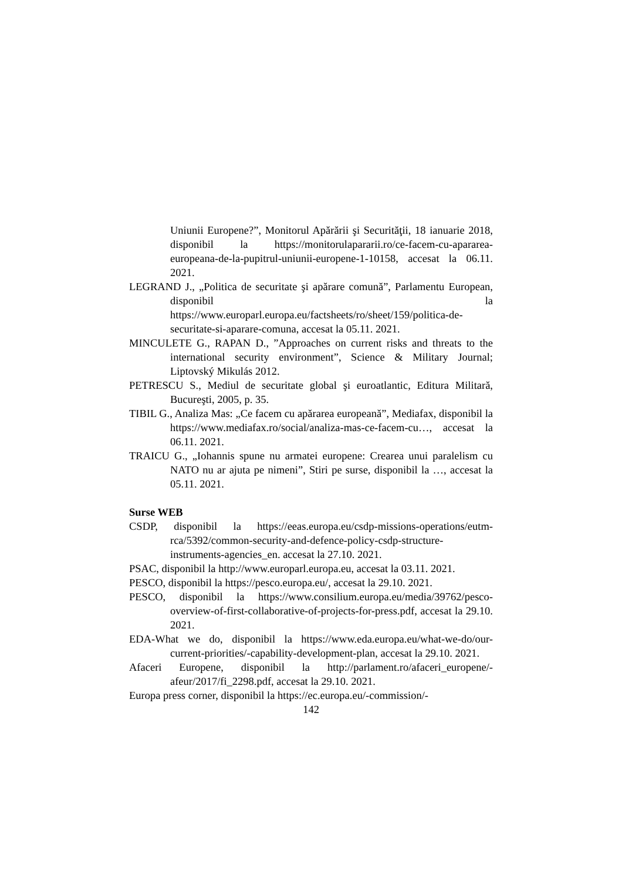Uniunii Europene?”, Monitorul Apărării şi Securităţii, 18 ianuarie 2018, disponibil la https://monitorulapararii.ro/ce-facem-cu-apararea-europeana-de-la-pupitrul-uniunii-europene-1-10158, accesat la 06.11. 2021.
LEGRAND J., „Politica de securitate şi apărare comună”, Parlamentu European, disponibil la https://www.europarl.europa.eu/factsheets/ro/sheet/159/politica-de-securitate-si-aparare-comuna, accesat la 05.11. 2021.
MINCULETE G., RAPAN D., ”Approaches on current risks and threats to the international security environment”, Science & Military Journal; Liptovský Mikulás 2012.
PETRESCU S., Mediul de securitate global şi euroatlantic, Editura Militară, Bucureşti, 2005, p. 35.
TIBIL G., Analiza Mas: „Ce facem cu apărarea europeană”, Mediafax, disponibil la https://www.mediafax.ro/social/analiza-mas-ce-facem-cu…, accesat la 06.11. 2021.
TRAICU G., „Iohannis spune nu armatei europene: Crearea unui paralelism cu NATO nu ar ajuta pe nimeni”, Stiri pe surse, disponibil la …, accesat la 05.11. 2021.
Surse WEB
CSDP, disponibil la https://eeas.europa.eu/csdp-missions-operations/eutm-rca/5392/common-security-and-defence-policy-csdp-structure-instruments-agencies_en. accesat la 27.10. 2021.
PSAC, disponibil la http://www.europarl.europa.eu, accesat la 03.11. 2021.
PESCO, disponibil la https://pesco.europa.eu/, accesat la 29.10. 2021.
PESCO, disponibil la https://www.consilium.europa.eu/media/39762/pesco-overview-of-first-collaborative-of-projects-for-press.pdf, accesat la 29.10. 2021.
EDA-What we do, disponibil la https://www.eda.europa.eu/what-we-do/our-current-priorities/-capability-development-plan, accesat la 29.10. 2021.
Afaceri Europene, disponibil la http://parlament.ro/afaceri_europene/-afeur/2017/fi_2298.pdf, accesat la 29.10. 2021.
Europa press corner, disponibil la https://ec.europa.eu/-commission/-
142